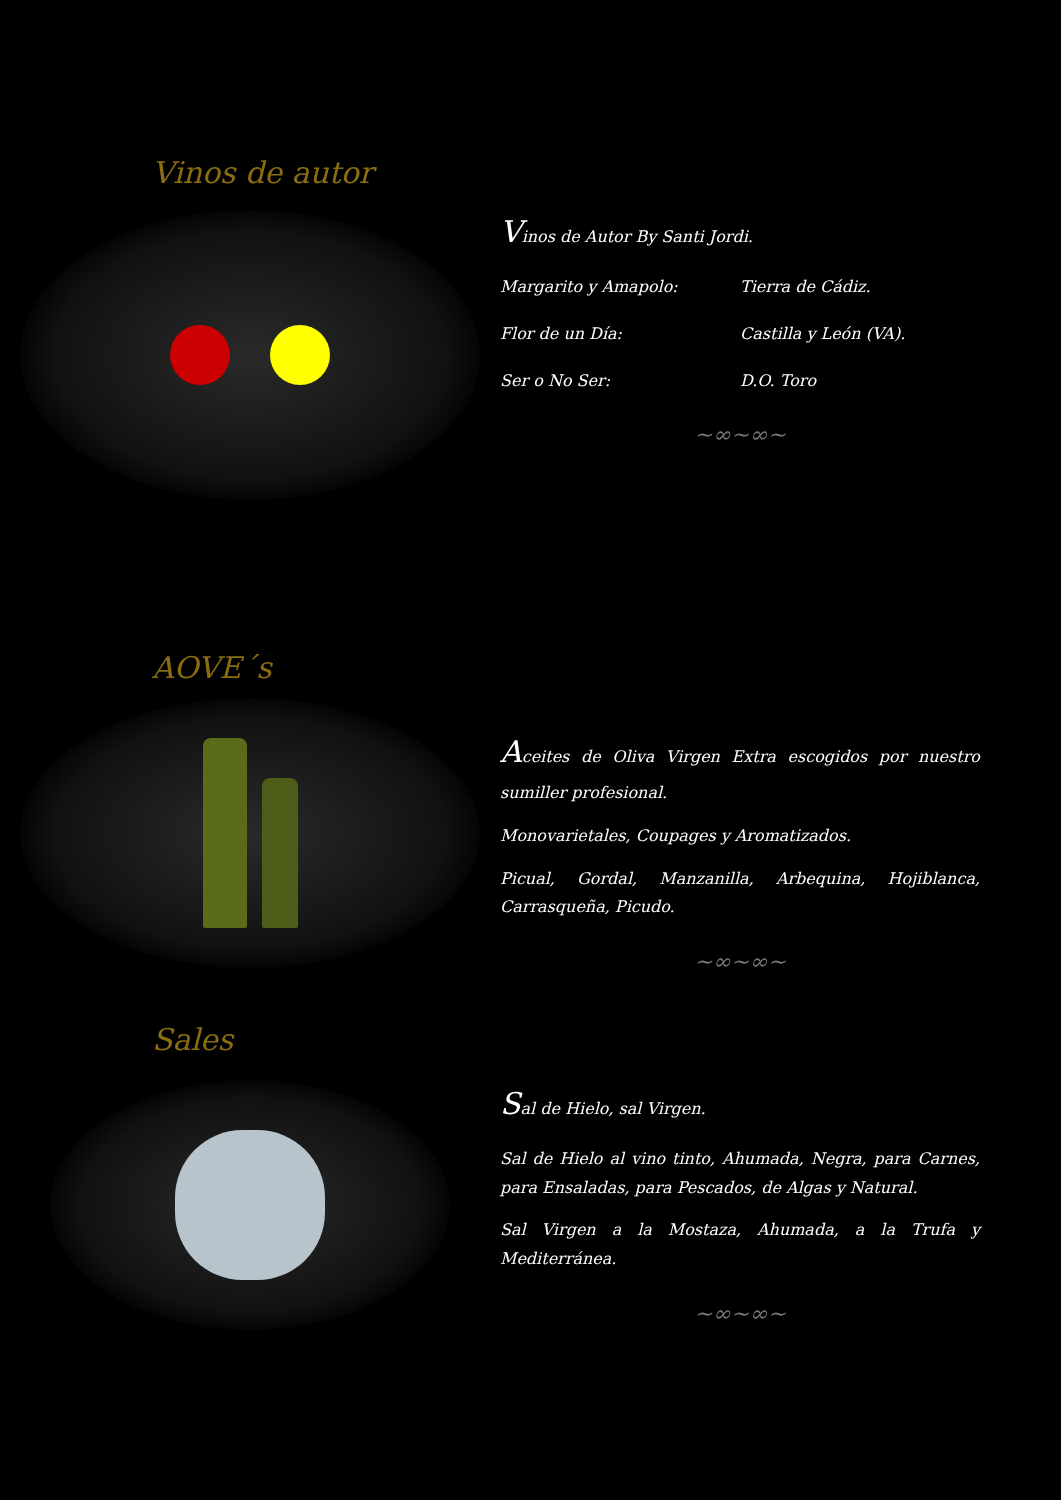Vinos de autor
Vinos de Autor By Santi Jordi.
Margarito y Amapolo: Tierra de Cádiz.
Flor de un Día: Castilla y León (VA).
Ser o No Ser: D.O. Toro
~∞~∞~
AOVE´s
Aceites de Oliva Virgen Extra escogidos por nuestro sumiller profesional.
Monovarietales, Coupages y Aromatizados.
Picual, Gordal, Manzanilla, Arbequina, Hojiblanca, Carrasqueña, Picudo.
~∞~∞~
Sales
Sal de Hielo, sal Virgen.
Sal de Hielo al vino tinto, Ahumada, Negra, para Carnes, para Ensaladas, para Pescados, de Algas y Natural.
Sal Virgen a la Mostaza, Ahumada, a la Trufa y Mediterránea.
~∞~∞~